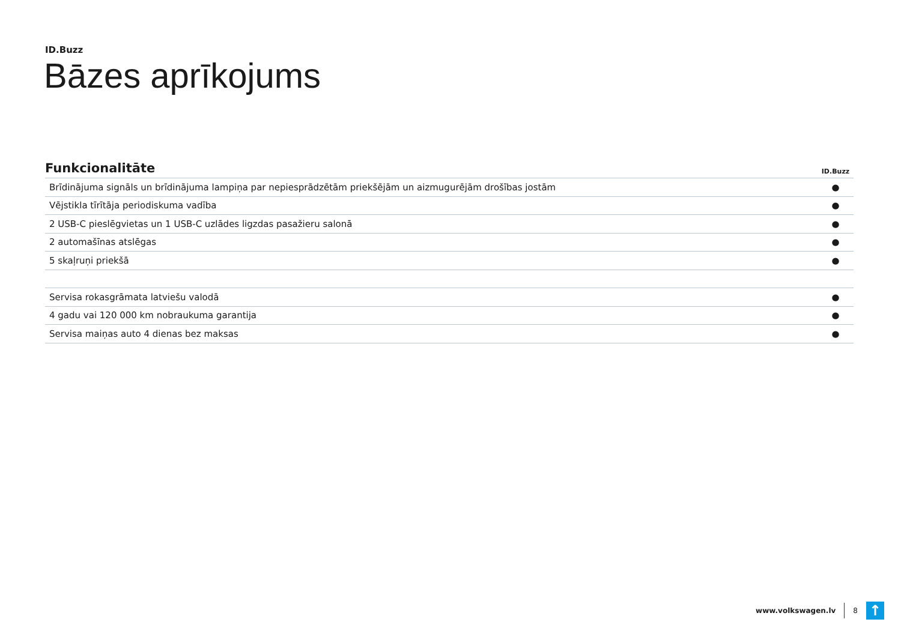ID.Buzz
Bāzes aprīkojums
| Funkcionalitāte | ID.Buzz |
| --- | --- |
| Brīdinājuma signāls un brīdinājuma lampiņa par nepiesprādzētām priekšējām un aizmugurējām drošības jostām | ● |
| Vējstikla tīrītāja periodiskuma vadība | ● |
| 2 USB-C pieslēgvietas un 1 USB-C uzlādes ligzdas pasažieru salonā | ● |
| 2 automašīnas atslēgas | ● |
| 5 skaļruņi priekšā | ● |
| Servisa rokasgrāmata latviešu valodā | ● |
| 4 gadu vai 120 000 km nobraukuma garantija | ● |
| Servisa maiņas auto 4 dienas bez maksas | ● |
www.volkswagen.lv 8
↑